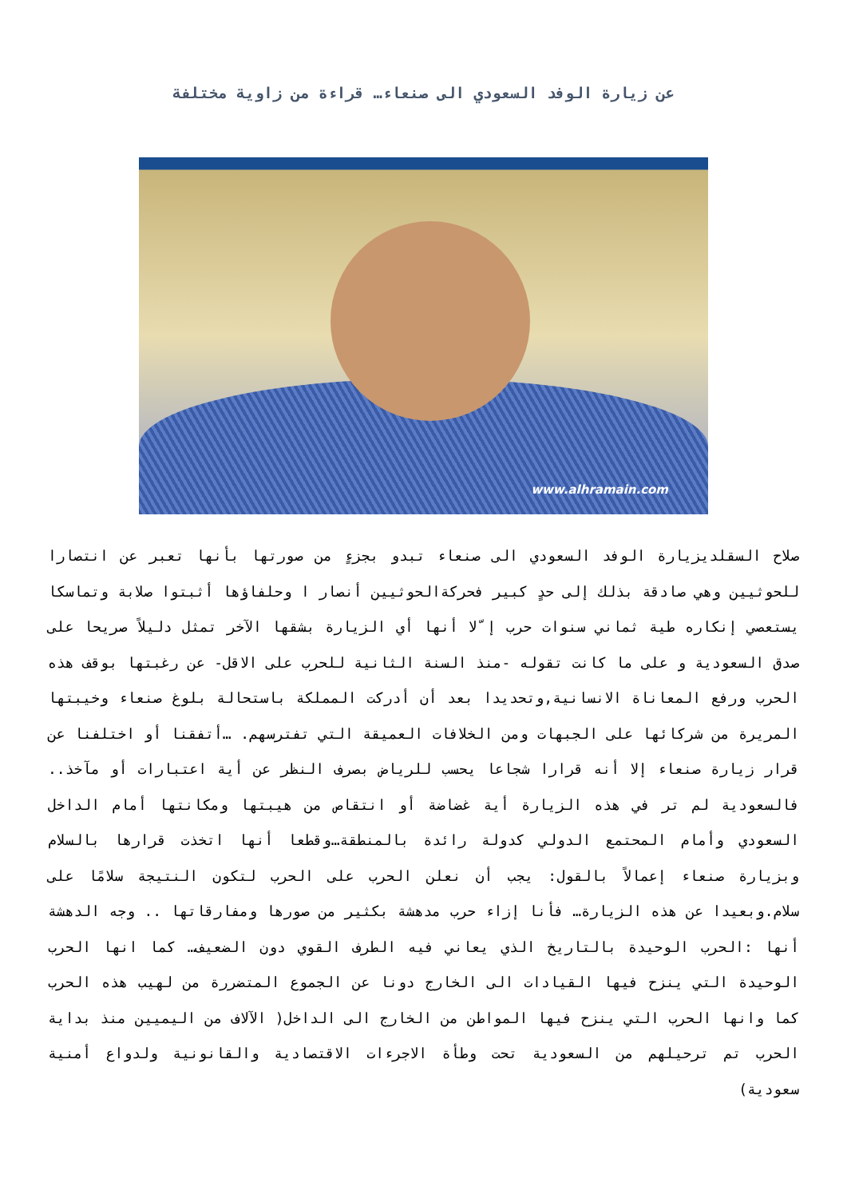عن زيارة الوفد السعودي الى صنعاء… قراءة من زاوية مختلفة
www.alhramain.com
صلاح السقلديزيارة الوفد السعودي الى صنعاء تبدو بجزءٍ من صورتها بأنها تعبر عن انتصارا للحوثيين وهي صادقة بذلك إلى حدٍ كبير فحركةالحوثيين أنصار ا وحلفاؤها أثبتوا صلابة وتماسكا يستعصي إنكاره طية ثماني سنوات حرب إ ّلا أنها أي الزيارة بشقها الآخر تمثل دليلاً صريحا على صدق السعودية و على ما كانت تقوله -منذ السنة الثانية للحرب على الاقل- عن رغبتها بوقف هذه الحرب ورفع المعاناة الانسانية,وتحديدا بعد أن أدركت المملكة باستحالة بلوغ صنعاء وخيبتها المريرة من شركائها على الجبهات ومن الخلافات العميقة التي تفترسهم. …أتفقنا أو اختلفنا عن قرار زيارة صنعاء إلا أنه قرارا شجاعا يحسب للرياض بصرف النظر عن أية اعتبارات أو مآخذ.. فالسعودية لم تر في هذه الزيارة أية غضاضة أو انتقاص من هيبتها ومكانتها أمام الداخل السعودي وأمام المحتمع الدولي كدولة رائدة بالمنطقة…وقطعا أنها اتخذت قرارها بالسلام وبزيارة صنعاء إعمالاً بالقول: يجب أن نعلن الحرب على الحرب لتكون النتيجة سلامًا على سلام.وبعيدا عن هذه الزيارة… فأنا إزاء حرب مدهشة بكثير من صورها ومفارقاتها .. وجه الدهشة أنها :الحرب الوحيدة بالتاريخ الذي يعاني فيه الطرف القوي دون الضعيف… كما انها الحرب الوحيدة التي ينزح فيها القيادات الى الخارج دونا عن الجموع المتضررة من لهيب هذه الحرب كما وانها الحرب التي ينزح فيها المواطن من الخارج الى الداخل( الآلاف من اليميين منذ بداية الحرب تم ترحيلهم من السعودية تحت وطأة الاجرءات الاقتصادية والقانونية ولدواع أمنية سعودية)